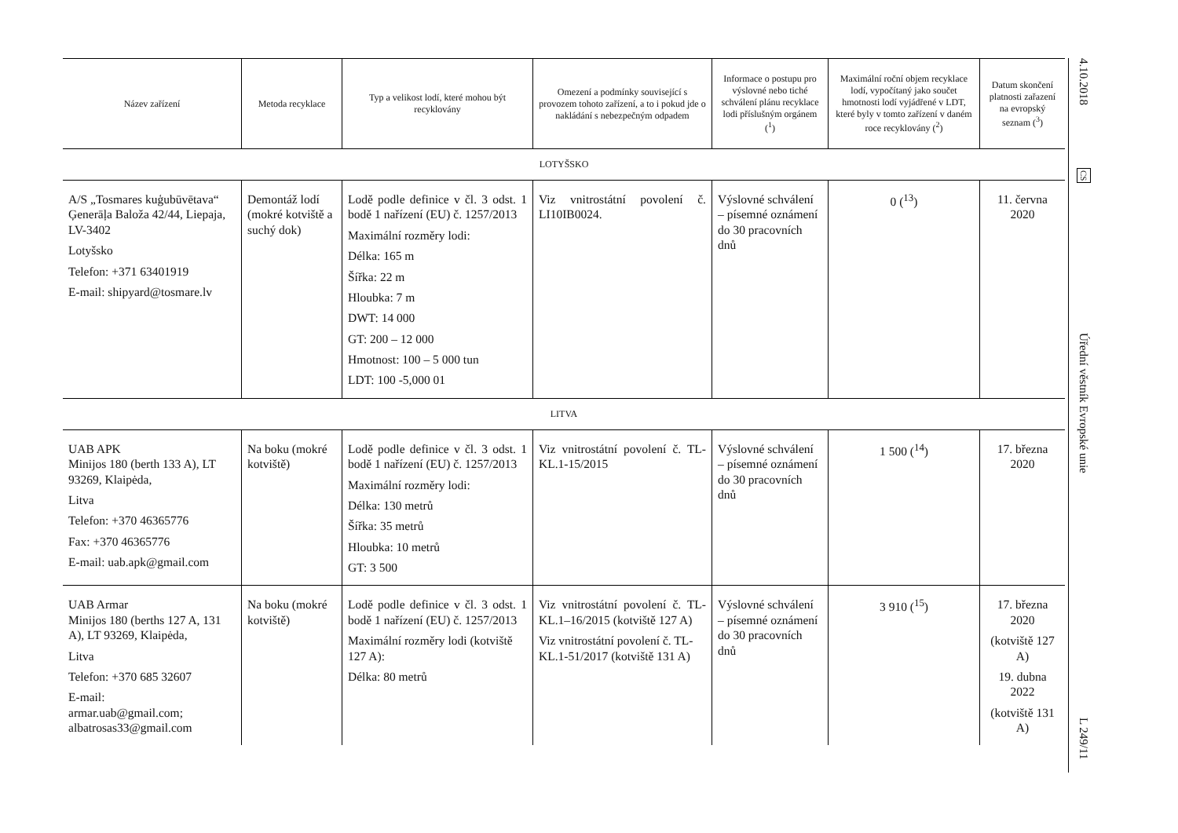| Název zařízení | Metoda recyklace | Typ a velikost lodí, které mohou být recyklovány | Omezení a podmínky související s provozem tohoto zařízení, a to i pokud jde o nakládání s nebez­pečným odpadem | Informace o postupu pro výslovné nebo tiché schválení plánu recyklace lodi příslušným orgánem (<sup>1</sup>) | Maximální roční objem recyklace lodí, vypočítaný jako součet hmotnosti lodí vyjádřené v LDT, které byly v tomto zařízení v daném roce recyklovány (<sup>2</sup>) | Datum skon­čení platnosti zařazení na evropský seznam (<sup>3</sup>) |
| --- | --- | --- | --- | --- | --- | --- |
| LOTYŠSKO | | | | | | |
| A/S „Tosmares kuģubūvētava“ Ģenerāļa Baloža 42/44, Liepaja, LV-3402 Lotyšsko Telefon: +371 63401919 E-mail: shipyard@tosmare.lv | Demontáž lodí (mokré kotviště a suchý dok) | Lodě podle definice v čl. 3 odst. 1 bodě 1 nařízení (EU) č. 1257/2013 Maximální rozměry lodi: Délka: 165 m Šířka: 22 m Hloubka: 7 m DWT: 14 000 GT: 200 – 12 000 Hmotnost: 100 – 5 000 tun LDT: 100 -5,000 01 | Viz vnitrostátní povolení č. LI10IB0024. | Výslovné schválení – písemné oznámení do 30 pracovních dnů | 0 (<sup>13</sup>) | 11. června 2020 |
| LITVA | | | | | | |
| UAB APK Minijos 180 (berth 133 A), LT 93269, Klaipėda, Litva Telefon: +370 46365776 Fax: +370 46365776 E-mail: uab.apk@gmail.com | Na boku (mokré kotviště) | Lodě podle definice v čl. 3 odst. 1 bodě 1 nařízení (EU) č. 1257/2013 Maximální rozměry lodi: Délka: 130 metrů Šířka: 35 metrů Hloubka: 10 metrů GT: 3 500 | Viz vnitrostátní povolení č. TL-KL.1-15/2015 | Výslovné schválení – písemné oznámení do 30 pracovních dnů | 1 500 (<sup>14</sup>) | 17. března 2020 |
| UAB Armar Minijos 180 (berths 127 A, 131 A), LT 93269, Klaipėda, Litva Telefon: +370 685 32607 E-mail: armar.uab@gmail.com; albatrosas33@gmail.com | Na boku (mokré kotviště) | Lodě podle definice v čl. 3 odst. 1 bodě 1 nařízení (EU) č. 1257/2013 Maximální rozměry lodi (kotviš­tě 127 A): Délka: 80 metrů | Viz vnitrostátní povolení č. TL-KL.1–16/2015 (kotviště 127 A) Viz vnitrostátní povolení č. TL-KL.1-51/2017 (kotviště 131 A) | Výslovné schválení – písemné oznámení do 30 pracovních dnů | 3 910 (<sup>15</sup>) | 17. března 2020 (kotviště 127 A) 19. dubna 2022 (kotviště 131 A) |
4.10.2018
CS
Úřední věstník Evropské unie
L 249/11